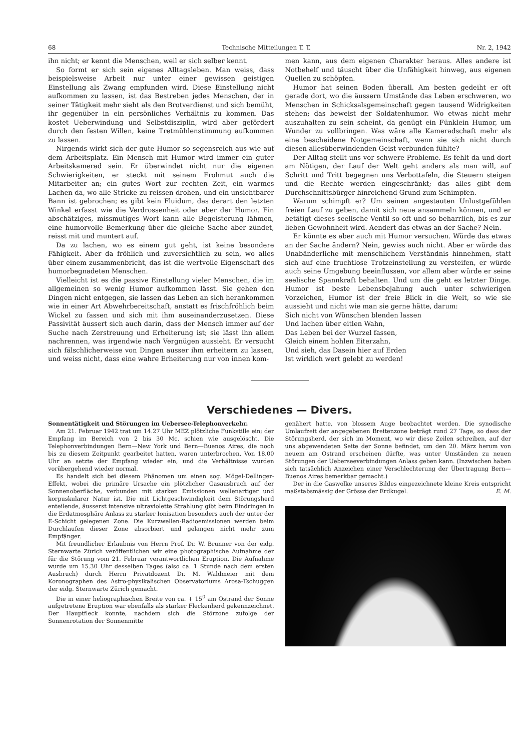68 Technische Mitteilungen T. T. Nr. 2, 1942
ihn nicht; er kennt die Menschen, weil er sich selber kennt.
So formt er sich sein eigenes Alltagsleben. Man weiss, dass beispielsweise Arbeit nur unter einer gewissen geistigen Einstellung als Zwang empfunden wird. Diese Einstellung nicht aufkommen zu lassen, ist das Bestreben jedes Menschen, der in seiner Tätigkeit mehr sieht als den Brotverdienst und sich bemüht, ihr gegenüber in ein persönliches Verhältnis zu kommen. Das kostet Ueberwindung und Selbstdisziplin, wird aber gefördert durch den festen Willen, keine Tretmühlenstimmung aufkommen zu lassen.
Nirgends wirkt sich der gute Humor so segensreich aus wie auf dem Arbeitsplatz. Ein Mensch mit Humor wird immer ein guter Arbeitskamerad sein. Er überwindet nicht nur die eigenen Schwierigkeiten, er steckt mit seinem Frohmut auch die Mitarbeiter an; ein gutes Wort zur rechten Zeit, ein warmes Lachen da, wo alle Stricke zu reissen drohen, und ein unsichtbarer Bann ist gebrochen; es gibt kein Fluidum, das derart den letzten Winkel erfasst wie die Verdrossenheit oder aber der Humor. Ein abschätziges, missmutiges Wort kann alle Begeisterung lähmen, eine humorvolle Bemerkung über die gleiche Sache aber zündet, reisst mit und muntert auf.
Da zu lachen, wo es einem gut geht, ist keine besondere Fähigkeit. Aber da fröhlich und zuversichtlich zu sein, wo alles über einem zusammenbricht, das ist die wertvolle Eigenschaft des humorbegnadeten Menschen.
Vielleicht ist es die passive Einstellung vieler Menschen, die im allgemeinen so wenig Humor aufkommen lässt. Sie gehen den Dingen nicht entgegen, sie lassen das Leben an sich herankommen wie in einer Art Abwehrbereitschaft, anstatt es frischfröhlich beim Wickel zu fassen und sich mit ihm auseinanderzusetzen. Diese Passivität äussert sich auch darin, dass der Mensch immer auf der Suche nach Zerstreuung und Erheiterung ist; sie lässt ihn allem nachrennen, was irgendwie nach Vergnügen aussieht. Er versucht sich fälschlicherweise von Dingen ausser ihm erheitern zu lassen, und weiss nicht, dass eine wahre Erheiterung nur von innen kom-
men kann, aus dem eigenen Charakter heraus. Alles andere ist Notbehelf und täuscht über die Unfähigkeit hinweg, aus eigenen Quellen zu schöpfen.
Humor hat seinen Boden überall. Am besten gedeiht er oft gerade dort, wo die äussern Umstände das Leben erschweren, wo Menschen in Schicksalsgemeinschaft gegen tausend Widrigkeiten stehen; das beweist der Soldatenhumor. Wo etwas nicht mehr auszuhalten zu sein scheint, da genügt ein Fünklein Humor, um Wunder zu vollbringen. Was wäre alle Kameradschaft mehr als eine bescheidene Notgemeinschaft, wenn sie sich nicht durch diesen allesüberwindenden Geist verbunden fühlte?
Der Alltag stellt uns vor schwere Probleme. Es fehlt da und dort am Nötigen, der Lauf der Welt geht anders als man will, auf Schritt und Tritt begegnen uns Verbottafeln, die Steuern steigen und die Rechte werden eingeschränkt; das alles gibt dem Durchschnittsbürger hinreichend Grund zum Schimpfen.
Warum schimpft er? Um seinen angestauten Unlustgefühlen freien Lauf zu geben, damit sich neue ansammeln können, und er betätigt dieses seelische Ventil so oft und so beharrlich, bis es zur lieben Gewohnheit wird. Aendert das etwas an der Sache? Nein.
Er könnte es aber auch mit Humor versuchen. Würde das etwas an der Sache ändern? Nein, gewiss auch nicht. Aber er würde das Unabänderliche mit menschlichem Verständnis hinnehmen, statt sich auf eine fruchtlose Trotzeinstellung zu versteifen, er würde auch seine Umgebung beeinflussen, vor allem aber würde er seine seelische Spannkraft behalten. Und um die geht es letzter Dinge. Humor ist beste Lebensbejahung auch unter schwierigen Vorzeichen, Humor ist der freie Blick in die Welt, so wie sie aussieht und nicht wie man sie gerne hätte, darum:
Sich nicht von Wünschen blenden lassen
Und lachen über eitlen Wahn,
Das Leben bei der Wurzel fassen,
Gleich einem hohlen Eiterzahn,
Und sieh, das Dasein hier auf Erden
Ist wirklich wert gelebt zu werden!
Verschiedenes — Divers.
Sonnentätigkeit und Störungen im Uebersee-Telephonverkehr.
Am 21. Februar 1942 trat um 14.27 Uhr MEZ plötzliche Funkstille ein; der Empfang im Bereich von 2 bis 30 Mc. schien wie ausgelöscht. Die Telephonverbindungen Bern—New York und Bern—Buenos Aires, die noch bis zu diesem Zeitpunkt gearbeitet hatten, waren unterbrochen. Von 18.00 Uhr an setzte der Empfang wieder ein, und die Verhältnisse wurden vorübergehend wieder normal.
Es handelt sich bei diesem Phänomen um einen sog. Mögel-Dellinger-Effekt, wobei die primäre Ursache ein plötzlicher Gasausbruch auf der Sonnenoberfläche, verbunden mit starken Emissionen wellenartiger und korpuskularer Natur ist. Die mit Lichtgeschwindigkeit dem Störungsherd enteilende, äusserst intensive ultraviolette Strahlung gibt beim Eindringen in die Erdatmosphäre Anlass zu starker Ionisation besonders auch der unter der E-Schicht gelegenen Zone. Die Kurzwellen-Radioemissionen werden beim Durchlaufen dieser Zone absorbiert und gelangen nicht mehr zum Empfänger.
Mit freundlicher Erlaubnis von Herrn Prof. Dr. W. Brunner von der eidg. Sternwarte Zürich veröffentlichen wir eine photographische Aufnahme der für die Störung vom 21. Februar verantwortlichen Eruption. Die Aufnahme wurde um 15.30 Uhr desselben Tages (also ca. 1 Stunde nach dem ersten Ausbruch) durch Herrn Privatdozent Dr. M. Waldmeier mit dem Koronographen des Astro-physikalischen Observatoriums Arosa-Tschuggen der eidg. Sternwarte Zürich gemacht.
Die in einer heliographischen Breite von ca. + 15<sup>0</sup> am Ostrand der Sonne aufgetretene Eruption war ebenfalls als starker Fleckenherd gekennzeichnet. Der Hauptfleck konnte, nachdem sich die Störzone zufolge der Sonnenrotation der Sonnenmitte
genähert hatte, von blossem Auge beobachtet werden. Die synodische Umlaufzeit der angegebenen Breitenzone beträgt rund 27 Tage, so dass der Störungsherd, der sich im Moment, wo wir diese Zeilen schreiben, auf der uns abgewendeten Seite der Sonne befindet, um den 20. März herum von neuem am Ostrand erscheinen dürfte, was unter Umständen zu neuen Störungen der Ueberseeverbindungen Anlass geben kann. (Inzwischen haben sich tatsächlich Anzeichen einer Verschlechterung der Übertragung Bern—Buenos Aires bemerkbar gemacht.)
Der in die Gaswolke unseres Bildes eingezeichnete kleine Kreis entspricht maßstabsmässig der Grösse der Erdkugel. E. M.